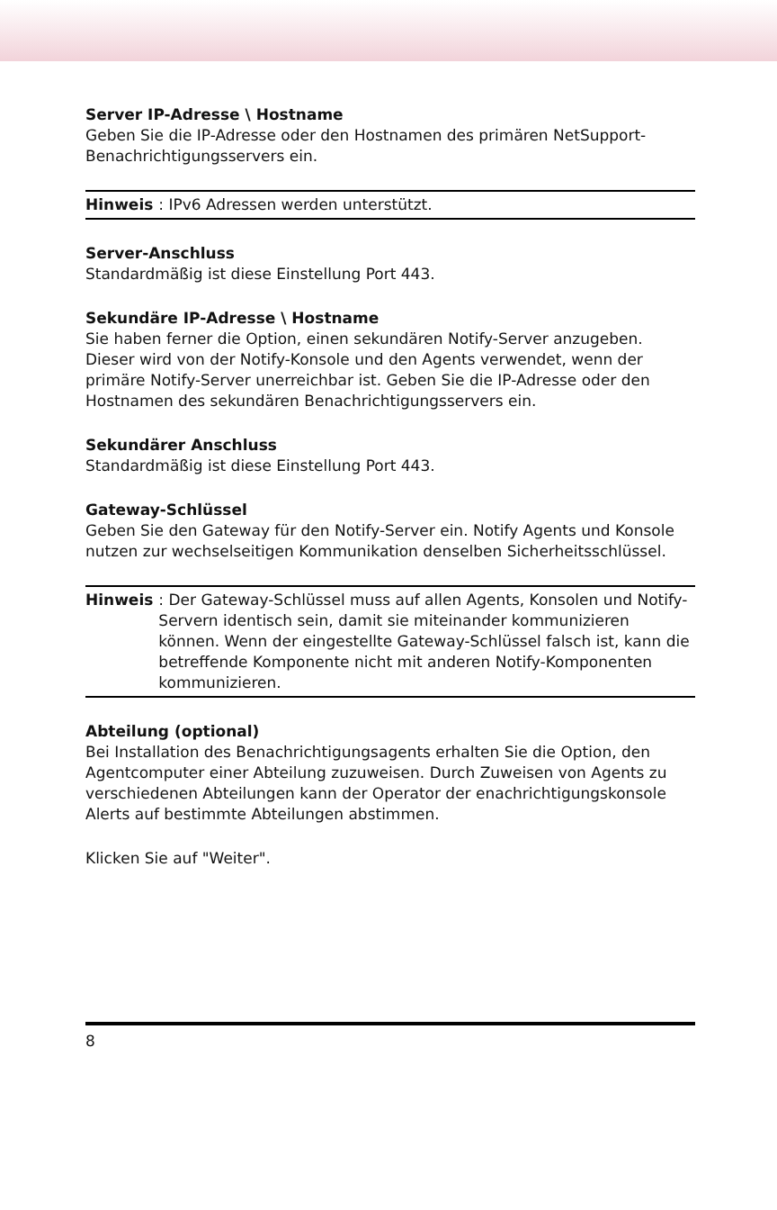Server IP-Adresse \ Hostname
Geben Sie die IP-Adresse oder den Hostnamen des primären NetSupport-Benachrichtigungsservers ein.
Hinweis: IPv6 Adressen werden unterstützt.
Server-Anschluss
Standardmäßig ist diese Einstellung Port 443.
Sekundäre IP-Adresse \ Hostname
Sie haben ferner die Option, einen sekundären Notify-Server anzugeben. Dieser wird von der Notify-Konsole und den Agents verwendet, wenn der primäre Notify-Server unerreichbar ist. Geben Sie die IP-Adresse oder den Hostnamen des sekundären Benachrichtigungsservers ein.
Sekundärer Anschluss
Standardmäßig ist diese Einstellung Port 443.
Gateway-Schlüssel
Geben Sie den Gateway für den Notify-Server ein. Notify Agents und Konsole nutzen zur wechselseitigen Kommunikation denselben Sicherheitsschlüssel.
Hinweis: Der Gateway-Schlüssel muss auf allen Agents, Konsolen und Notify-Servern identisch sein, damit sie miteinander kommunizieren können. Wenn der eingestellte Gateway-Schlüssel falsch ist, kann die betreffende Komponente nicht mit anderen Notify-Komponenten kommunizieren.
Abteilung (optional)
Bei Installation des Benachrichtigungsagents erhalten Sie die Option, den Agentcomputer einer Abteilung zuzuweisen. Durch Zuweisen von Agents zu verschiedenen Abteilungen kann der Operator der enachrichtigungskonsole Alerts auf bestimmte Abteilungen abstimmen.
Klicken Sie auf "Weiter".
8